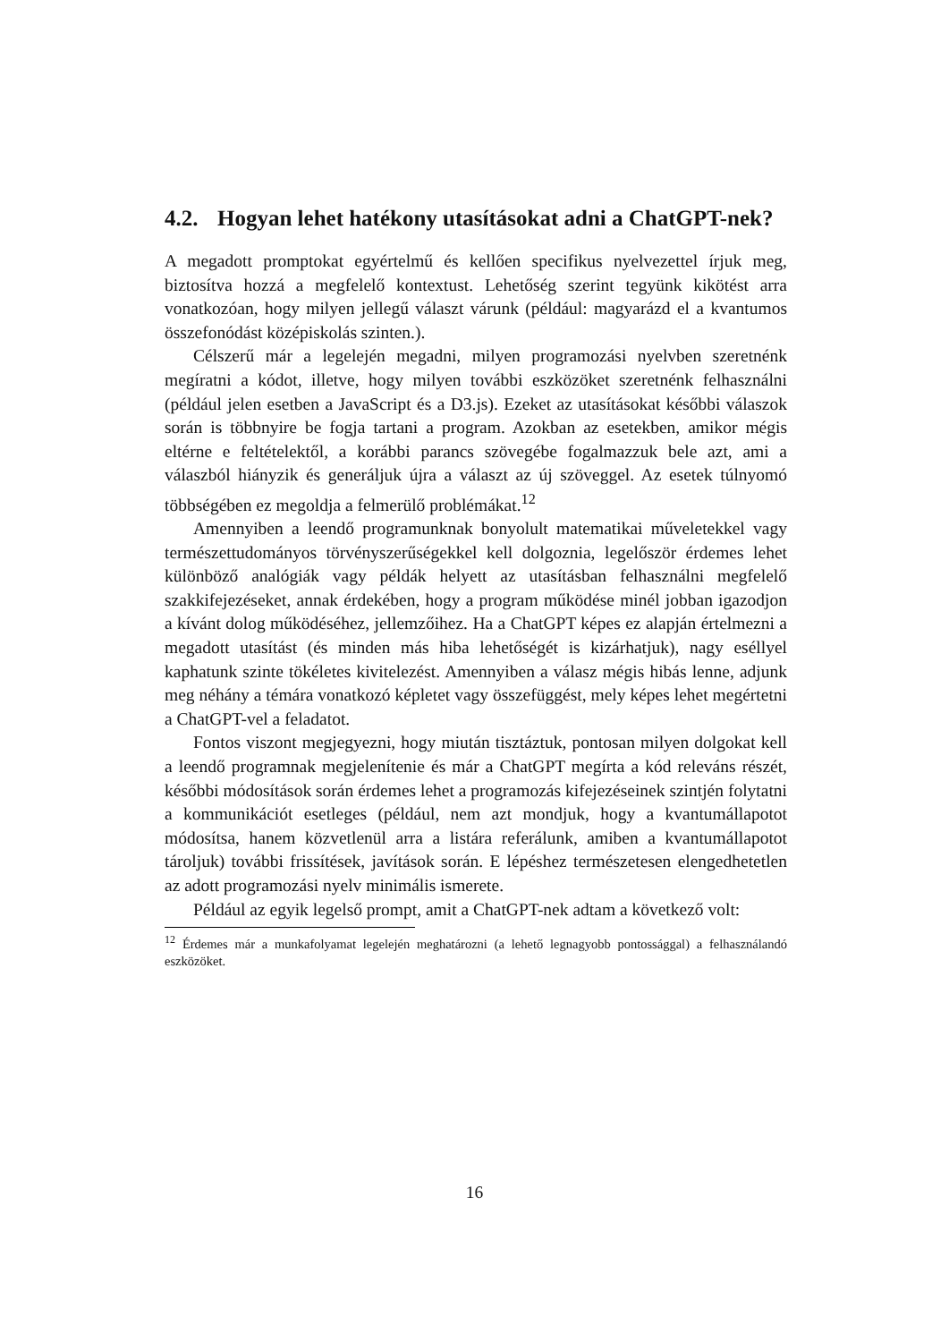4.2. Hogyan lehet hatékony utasításokat adni a ChatGPT-nek?
A megadott promptokat egyértelmű és kellően specifikus nyelvezettel írjuk meg, biztosítva hozzá a megfelelő kontextust. Lehetőség szerint tegyünk kikötést arra vonatkozóan, hogy milyen jellegű választ várunk (például: magyarázd el a kvantumos összefonódást középiskolás szinten.).
Célszerű már a legelején megadni, milyen programozási nyelvben szeretnénk megíratni a kódot, illetve, hogy milyen további eszközöket szeretnénk felhasználni (például jelen esetben a JavaScript és a D3.js). Ezeket az utasításokat későbbi válaszok során is többnyire be fogja tartani a program. Azokban az esetekben, amikor mégis eltérne e feltételektől, a korábbi parancs szövegébe fogalmazzuk bele azt, ami a válaszból hiányzik és generáljuk újra a választ az új szöveggel. Az esetek túlnyomó többségében ez megoldja a felmerülő problémákat.<sup>12</sup>
Amennyiben a leendő programunknak bonyolult matematikai műveletekkel vagy természettudományos törvényszerűségekkel kell dolgoznia, legelőször érdemes lehet különböző analógiák vagy példák helyett az utasításban felhasználni megfelelő szakkifejezéseket, annak érdekében, hogy a program működése minél jobban igazodjon a kívánt dolog működéséhez, jellemzőihez. Ha a ChatGPT képes ez alapján értelmezni a megadott utasítást (és minden más hiba lehetőségét is kizárhatjuk), nagy eséllyel kaphatunk szinte tökéletes kivitelezést. Amennyiben a válasz mégis hibás lenne, adjunk meg néhány a témára vonatkozó képletet vagy összefüggést, mely képes lehet megértetni a ChatGPT-vel a feladatot.
Fontos viszont megjegyezni, hogy miután tisztáztuk, pontosan milyen dolgokat kell a leendő programnak megjelenítenie és már a ChatGPT megírta a kód releváns részét, későbbi módosítások során érdemes lehet a programozás kifejezéseinek szintjén folytatni a kommunikációt esetleges (például, nem azt mondjuk, hogy a kvantumállapotot módosítsa, hanem közvetlenül arra a listára referálunk, amiben a kvantumállapotot tároljuk) további frissítések, javítások során. E lépéshez természetesen elengedhetetlen az adott programozási nyelv minimális ismerete.
Például az egyik legelső prompt, amit a ChatGPT-nek adtam a következő volt:
<sup>12</sup> Érdemes már a munkafolyamat legelején meghatározni (a lehető legnagyobb pontossággal) a felhasználandó eszközöket.
16